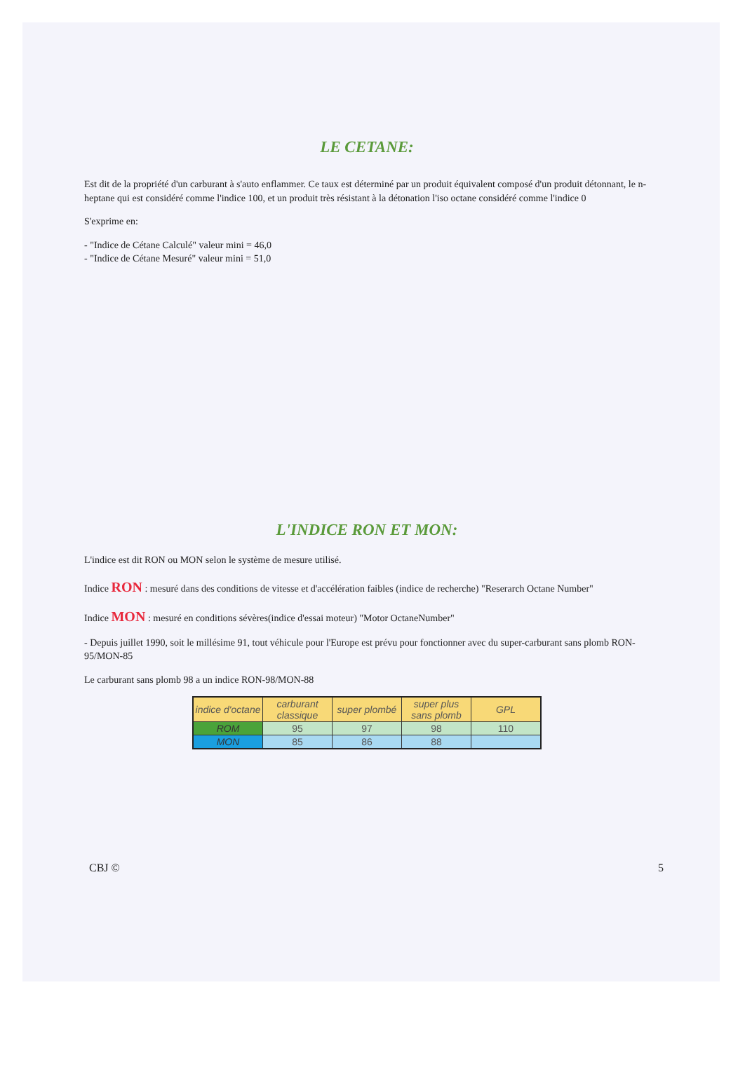LE CETANE:
Est dit de la propriété d'un carburant à s'auto enflammer. Ce taux est déterminé par un produit équivalent composé d'un produit détonnant, le n-heptane qui est considéré comme l'indice 100, et un produit très résistant à la détonation l'iso octane considéré comme l'indice 0
S'exprime en:
- "Indice de Cétane Calculé" valeur mini = 46,0
- "Indice de Cétane Mesuré" valeur mini = 51,0
L'INDICE RON ET MON:
L'indice est dit RON ou MON selon le système de mesure utilisé.
Indice RON : mesuré dans des conditions de vitesse et d'accélération faibles (indice de recherche) "Reserarch Octane Number"
Indice MON : mesuré en conditions sévères(indice d'essai moteur) "Motor OctaneNumber"
- Depuis juillet 1990, soit le millésime 91, tout véhicule pour l'Europe est prévu pour fonctionner avec du super-carburant sans plomb RON-95/MON-85
Le carburant sans plomb 98 a un indice RON-98/MON-88
| indice d'octane | carburant classique | super plombé | super plus sans plomb | GPL |
| ROM | 95 | 97 | 98 | 110 |
| MON | 85 | 86 | 88 | |
CBJ © 5